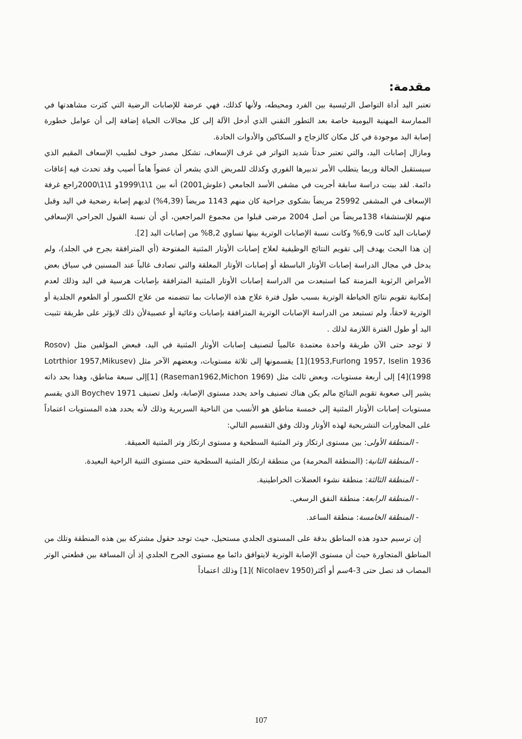مقدمة:
تعتبر اليد أداة التواصل الرئيسية بين الفرد ومحيطه، ولأنها كذلك، فهي عرضة للإصابات الرضية التي كثرت مشاهدتها في الممارسة المهنية اليومية خاصة بعد التطور التقني الذي أدخل الآلة إلى كل مجالات الحياة إضافة إلى أن عوامل خطورة إصابة اليد موجودة في كل مكان كالزجاج و السكاكين والأدوات الحادة.
ومازال إصابات اليد، والتي تعتبر حدثاً شديد التواتر في غرف الإسعاف، تشكل مصدر خوف لطبيب الإسعاف المقيم الذي سيستقبل الحالة وربما يتطلب الأمر تدبيرها الفوري وكذلك للمريض الذي يشعر أن عضواً هاماً أصيب وقد تحدث فيه إعاقات دائمة. لقد بينت دراسة سابقة أجريت في مشفى الأسد الجامعي (علوش2001) أنه بين 1\1\1999و 1\1\2000راجع غرفة الإسعاف في المشفى 25992 مريضاً بشكوى جراحية كان منهم 1143 مريضاً (4,39%) لديهم إصابة رضحية في اليد وقبل منهم للإستشفاء 138مريضاً من أصل 2004 مرضى قبلوا من مجموع المراجعين، أي أن نسبة القبول الجراحي الإسعافي لإصابات اليد كانت 6,9% وكانت نسبة الإصابات الوترية بينها تساوي 8,2% من إصابات اليد [2].
إن هذا البحث يهدف إلى تقويم النتائج الوظيفية لعلاج إصابات الأوتار المثنية المفتوحة (أي المترافقة بجرح في الجلد)، ولم يدخل في مجال الدراسة إصابات الأوتار الباسطة أو إصابات الأوتار المغلقة والتي تصادف غالباً عند المسنين في سياق بعض الأمراض الرثوية المزمنة كما استبعدت من الدراسة إصابات الأوتار المثنية المترافقة بإصابات هرسية في اليد وذلك لعدم إمكانية تقويم نتائج الخياطة الوترية بسبب طول فترة علاج هذه الإصابات بما تتضمنه من علاج الكسور أو الطعوم الجلدية أو الوترية لاحقاً، ولم تستبعد من الدراسة الإصابات الوترية المترافقة بإصابات وعائية أو عصبيةلأن ذلك لايؤثر على طريقة تثبيت اليد أو طول الفترة اللازمة لذلك .
لا توجد حتى الآن طريقة واحدة معتمدة عالمياً لتصنيف إصابات الأوتار المثنية في اليد، فبعض المؤلفين مثل (Rosov 1953,Furlong 1957, Iselin 1936)[1] يقسمونها إلى ثلاثة مستويات، وبعضهم الآخر مثل (Lotrthior 1957,Mikusev 1998)[4] إلى أربعة مستويات، وبعض ثالث مثل (Raseman1962,Michon 1969) [1]إلى سبعة مناطق، وهذا بحد ذاته يشير إلى صعوبة تقويم النتائج مالم يكن هناك تصنيف واحد يحدد مستوى الإصابة، ولعل تصنيف Boychev 1971 الذي يقسم مستويات إصابات الأوتار المثنية إلى خمسة مناطق هو الأنسب من الناحية السريرية وذلك لأنه يحدد هذه المستويات اعتماداً على المجاورات التشريحية لهذه الأوتار وذلك وفق التقسيم التالي:
- المنطقة الأولى: بين مستوى ارتكاز وتر المثنية السطحية و مستوى ارتكاز وتر المثنية العميقة.
- المنطقة الثانية: (المنطقة المحرمة) من منطقة ارتكاز المثنية السطحية حتى مستوى الثنية الراحية البعيدة.
- المنطقة الثالثة: منطقة نشوء العضلات الخراطينية.
- المنطقة الرابعة: منطقة النفق الرسغي.
- المنطقة الخامسة: منطقة الساعد.
إن ترسيم حدود هذه المناطق بدقة على المستوى الجلدي مستحيل، حيث توجد حقول مشتركة بين هذه المنطقة وتلك من المناطق المتجاورة حيث أن مستوى الإصابة الوترية لايتوافق دائما مع مستوى الجرح الجلدي إذ أن المسافة بين قطعتي الوتر المصاب قد تصل حتى 3-4سم أو أكثر(Nicolaev 1950 )[1] وذلك اعتماداً
107